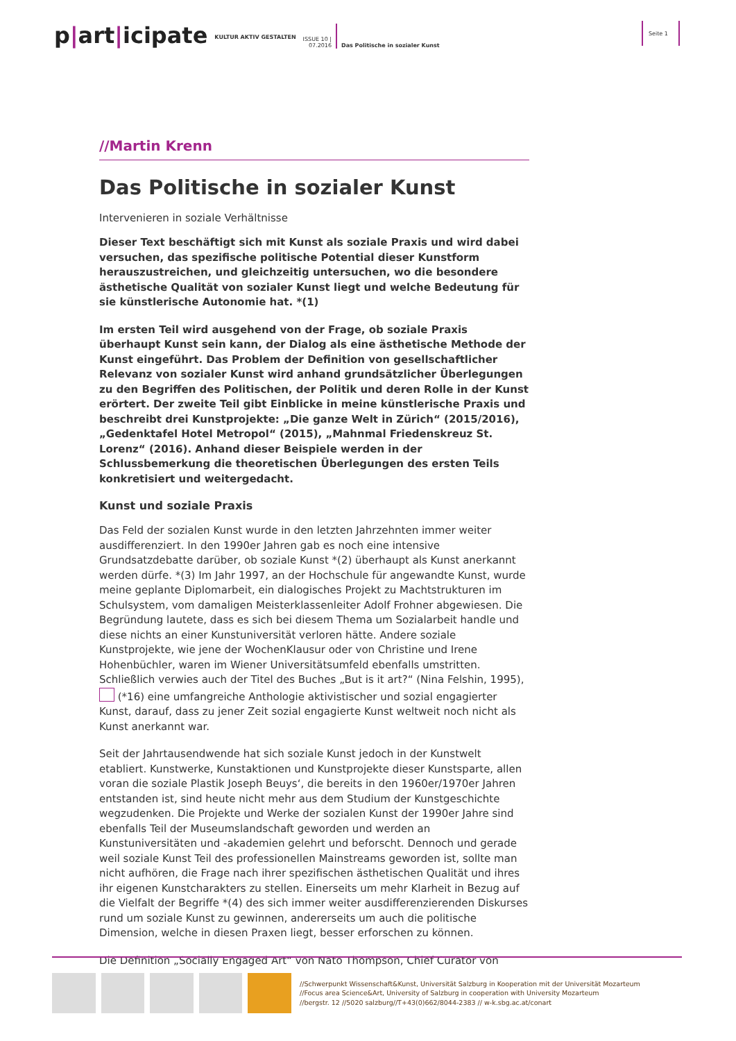p|art|icipate
KULTUR AKTIV GESTALTEN
ISSUE 10 |
07.2016
Das Politische in sozialer Kunst
Seite 1
//Martin Krenn
Das Politische in sozialer Kunst
Intervenieren in soziale Verhältnisse
Dieser Text beschäftigt sich mit Kunst als soziale Praxis und wird dabei versuchen, das spezifische politische Potential dieser Kunstform herauszustreichen, und gleichzeitig untersuchen, wo die besondere ästhetische Qualität von sozialer Kunst liegt und welche Bedeutung für sie künstlerische Autonomie hat. *(1)
Im ersten Teil wird ausgehend von der Frage, ob soziale Praxis überhaupt Kunst sein kann, der Dialog als eine ästhetische Methode der Kunst eingeführt. Das Problem der Definition von gesellschaftlicher Relevanz von sozialer Kunst wird anhand grundsätzlicher Überlegungen zu den Begriffen des Politischen, der Politik und deren Rolle in der Kunst erörtert. Der zweite Teil gibt Einblicke in meine künstlerische Praxis und beschreibt drei Kunstprojekte: „Die ganze Welt in Zürich“ (2015/2016), „Gedenktafel Hotel Metropol“ (2015), „Mahnmal Friedenskreuz St. Lorenz“ (2016). Anhand dieser Beispiele werden in der Schlussbemerkung die theoretischen Überlegungen des ersten Teils konkretisiert und weitergedacht.
Kunst und soziale Praxis
Das Feld der sozialen Kunst wurde in den letzten Jahrzehnten immer weiter ausdifferenziert. In den 1990er Jahren gab es noch eine intensive Grundsatzdebatte darüber, ob soziale Kunst *(2) überhaupt als Kunst anerkannt werden dürfe. *(3) Im Jahr 1997, an der Hochschule für angewandte Kunst, wurde meine geplante Diplomarbeit, ein dialogisches Projekt zu Machtstrukturen im Schulsystem, vom damaligen Meisterklassenleiter Adolf Frohner abgewiesen. Die Begründung lautete, dass es sich bei diesem Thema um Sozialarbeit handle und diese nichts an einer Kunstuniversität verloren hätte. Andere soziale Kunstprojekte, wie jene der WochenKlausur oder von Christine und Irene Hohenbüchler, waren im Wiener Universitätsumfeld ebenfalls umstritten. Schließlich verwies auch der Titel des Buches „But is it art?“ (Nina Felshin, 1995), (*16) eine umfangreiche Anthologie aktivistischer und sozial engagierter Kunst, darauf, dass zu jener Zeit sozial engagierte Kunst weltweit noch nicht als Kunst anerkannt war.
Seit der Jahrtausendwende hat sich soziale Kunst jedoch in der Kunstwelt etabliert. Kunstwerke, Kunstaktionen und Kunstprojekte dieser Kunstsparte, allen voran die soziale Plastik Joseph Beuys‘, die bereits in den 1960er/1970er Jahren entstanden ist, sind heute nicht mehr aus dem Studium der Kunstgeschichte wegzudenken. Die Projekte und Werke der sozialen Kunst der 1990er Jahre sind ebenfalls Teil der Museumslandschaft geworden und werden an Kunstuniversitäten und -akademien gelehrt und beforscht. Dennoch und gerade weil soziale Kunst Teil des professionellen Mainstreams geworden ist, sollte man nicht aufhören, die Frage nach ihrer spezifischen ästhetischen Qualität und ihres ihr eigenen Kunstcharakters zu stellen. Einerseits um mehr Klarheit in Bezug auf die Vielfalt der Begriffe *(4) des sich immer weiter ausdifferenzierenden Diskurses rund um soziale Kunst zu gewinnen, andererseits um auch die politische Dimension, welche in diesen Praxen liegt, besser erforschen zu können.
Die Definition „Socially Engaged Art“ von Nato Thompson, Chief Curator von
//Schwerpunkt Wissenschaft&Kunst, Universität Salzburg in Kooperation mit der Universität Mozarteum
//Focus area Science&Art, University of Salzburg in cooperation with University Mozarteum
//bergstr. 12 //5020 salzburg//T+43(0)662/8044-2383 // w-k.sbg.ac.at/conart